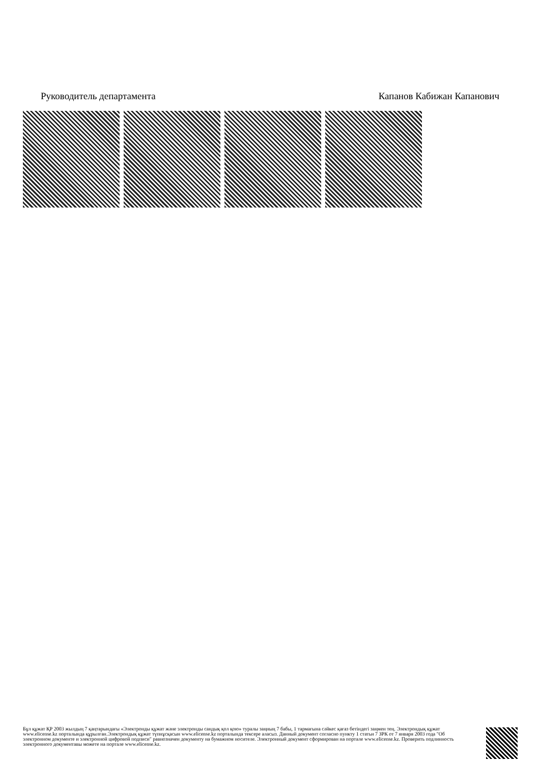Руководитель департамента Капанов Кабижан Капанович
Бұл құжат ҚР 2003 жылдың 7 қаңтарындағы «Электронды құжат және электронды сандық қол қою» туралы заңның 7 бабы, 1 тармағына сәйкес қағаз бетіндегі заңмен тең. Электрондық құжат www.elicense.kz порталында құрылған.Электрондық құжат түпнұсқасын www.elicense.kz порталында тексере аласыз. Данный документ согласно пункту 1 статьи 7 ЗРК от 7 января 2003 года "Об электронном документе и электронной цифровой подписи" равнозначен документу на бумажном носителе. Электронный документ сформирован на портале www.elicense.kz. Проверить подлинность электронного документавы можете на портале www.elicense.kz.